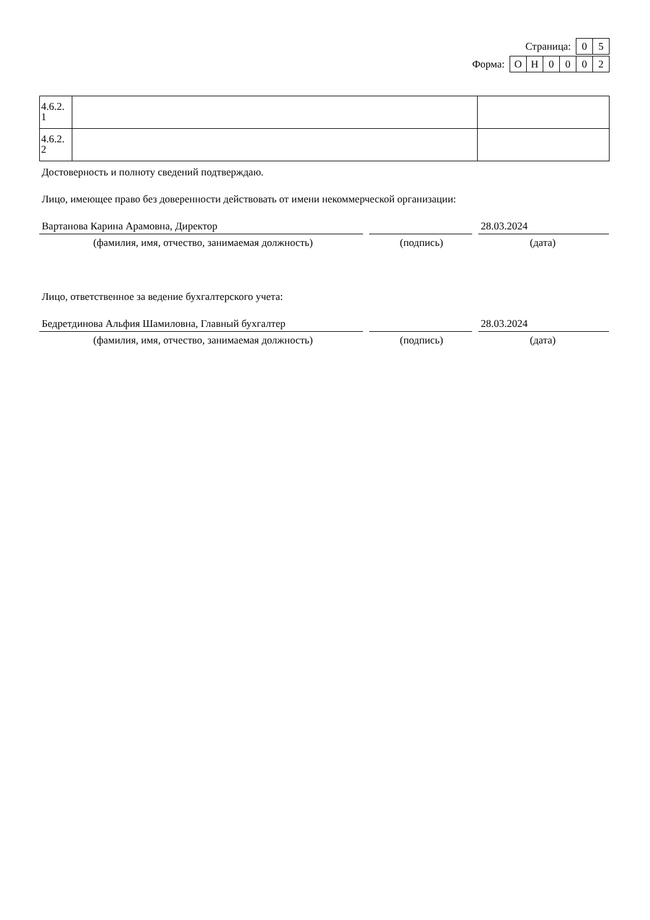Страница: 05
Форма: ОН 0002
| 4.6.2. 1 | | |
| 4.6.2. 2 | | |
Достоверность и полноту сведений подтверждаю.
Лицо, имеющее право без доверенности действовать от имени некоммерческой организации:
Вартанова Карина Арамовна, Директор 28.03.2024
(фамилия, имя, отчество, занимаемая должность) (подпись) (дата)
Лицо, ответственное за ведение бухгалтерского учета:
Бедретдинова Альфия Шамиловна, Главный бухгалтер 28.03.2024
(фамилия, имя, отчество, занимаемая должность) (подпись) (дата)